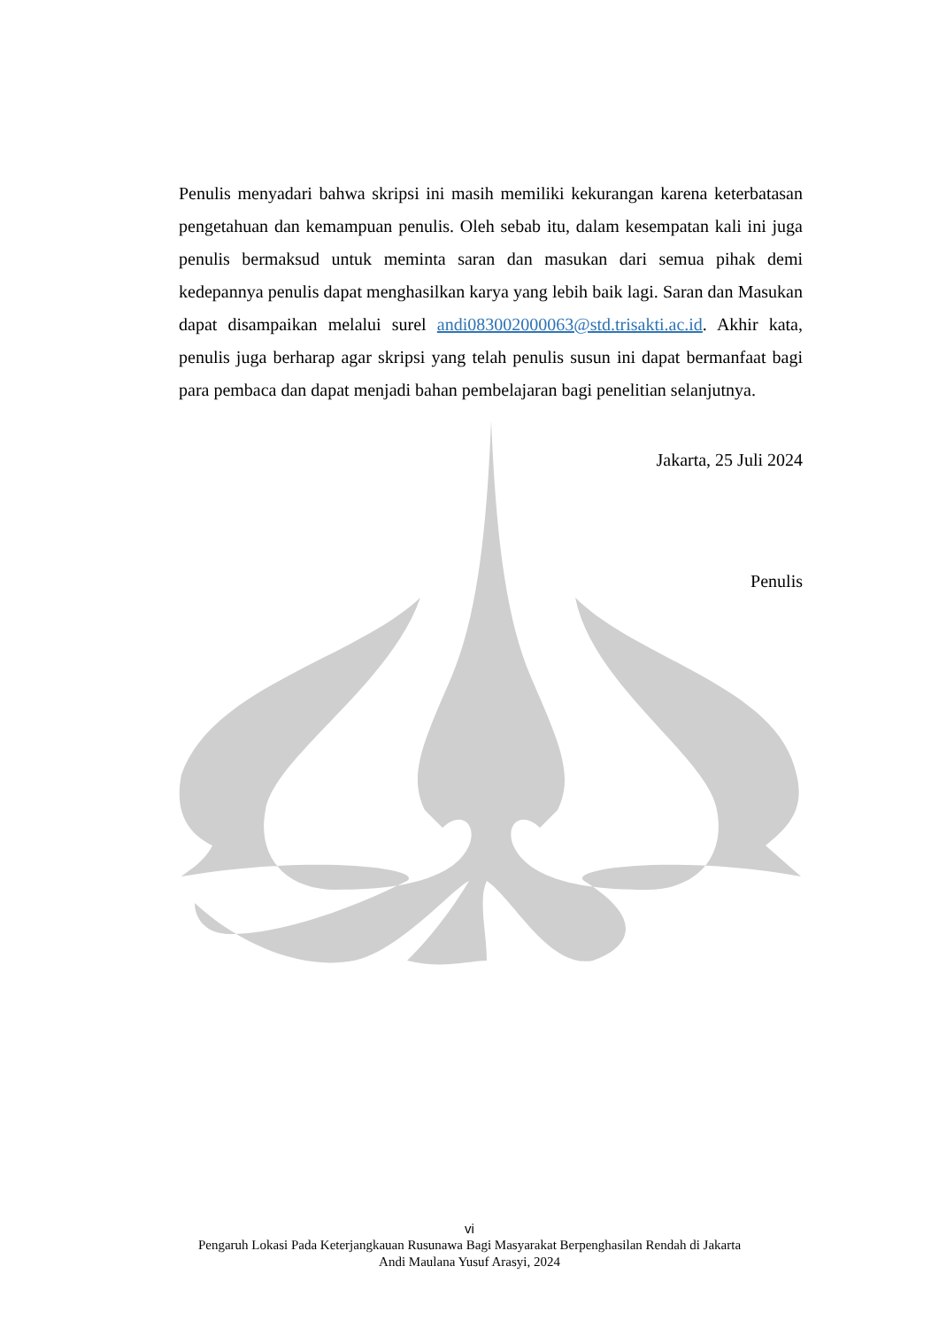Penulis menyadari bahwa skripsi ini masih memiliki kekurangan karena keterbatasan pengetahuan dan kemampuan penulis. Oleh sebab itu, dalam kesempatan kali ini juga penulis bermaksud untuk meminta saran dan masukan dari semua pihak demi kedepannya penulis dapat menghasilkan karya yang lebih baik lagi. Saran dan Masukan dapat disampaikan melalui surel andi083002000063@std.trisakti.ac.id. Akhir kata, penulis juga berharap agar skripsi yang telah penulis susun ini dapat bermanfaat bagi para pembaca dan dapat menjadi bahan pembelajaran bagi penelitian selanjutnya.
Jakarta, 25 Juli 2024
Penulis
vi
Pengaruh Lokasi Pada Keterjangkauan Rusunawa Bagi Masyarakat Berpenghasilan Rendah di Jakarta
Andi Maulana Yusuf Arasyi, 2024